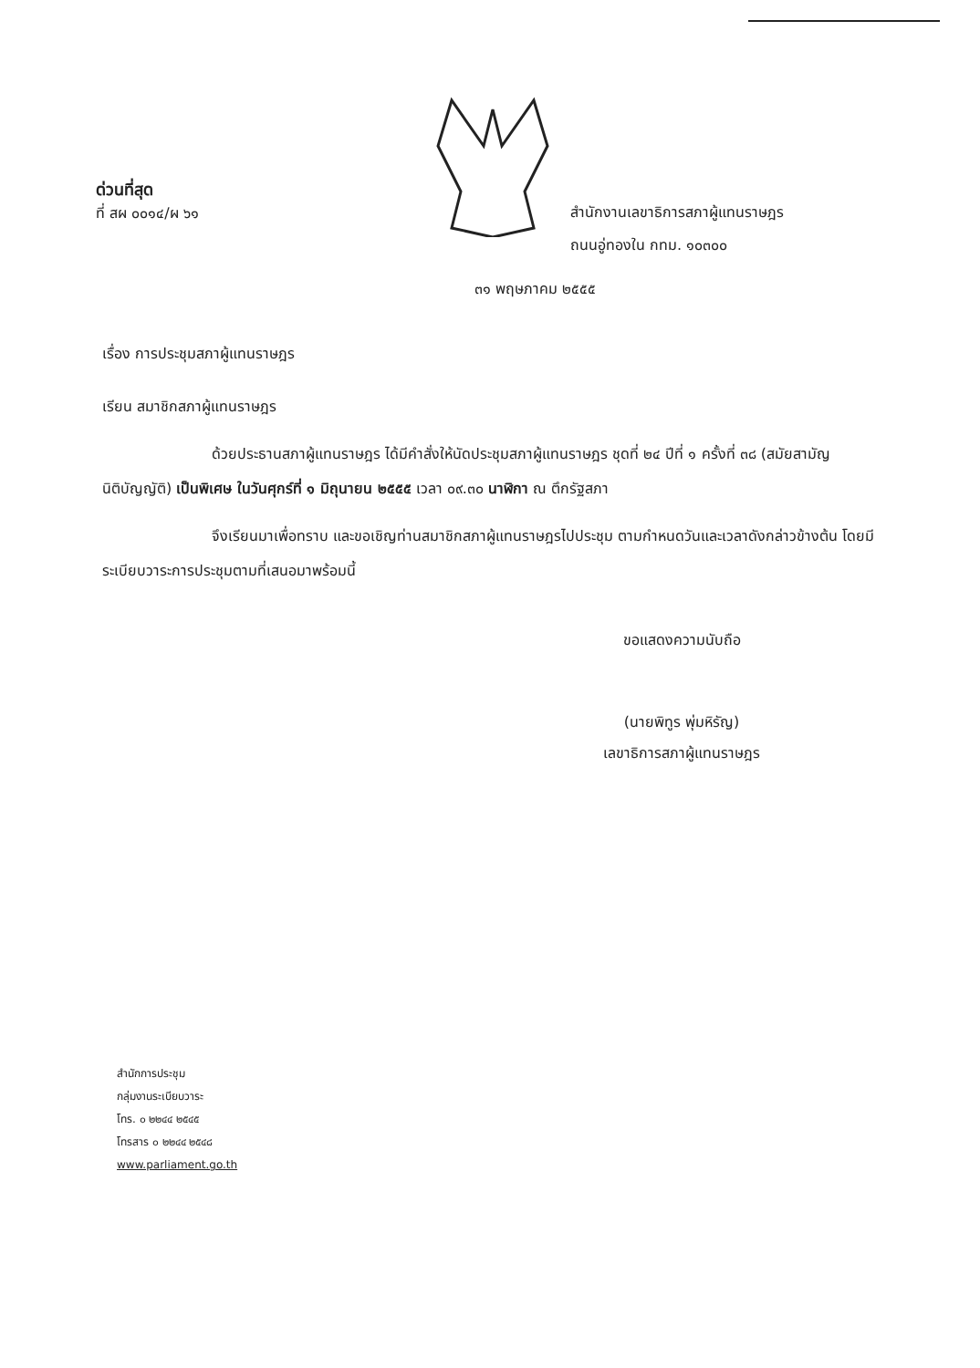ด่วนที่สุด
ที่ สผ ๐๐๑๔/ผ ๖๑
สำนักงานเลขาธิการสภาผู้แทนราษฎร
ถนนอู่ทองใน กทม. ๑๐๓๐๐
๓๑ พฤษภาคม ๒๕๕๕
เรื่อง การประชุมสภาผู้แทนราษฎร
เรียน สมาชิกสภาผู้แทนราษฎร
ด้วยประธานสภาผู้แทนราษฎร ได้มีคำสั่งให้นัดประชุมสภาผู้แทนราษฎร ชุดที่ ๒๔ ปีที่ ๑ ครั้งที่ ๓๘ (สมัยสามัญนิติบัญญัติ) เป็นพิเศษ ในวันศุกร์ที่ ๑ มิถุนายน ๒๕๕๕ เวลา ๐๙.๓๐ นาฬิกา ณ ตึกรัฐสภา
จึงเรียนมาเพื่อทราบ และขอเชิญท่านสมาชิกสภาผู้แทนราษฎรไปประชุม ตามกำหนดวันและเวลาดังกล่าวข้างต้น โดยมีระเบียบวาระการประชุมตามที่เสนอมาพร้อมนี้
ขอแสดงความนับถือ
(นายพิทูร พุ่มหิรัญ)
เลขาธิการสภาผู้แทนราษฎร
สำนักการประชุม
กลุ่มงานระเบียบวาระ
โทร. ๐ ๒๒๔๔ ๒๕๔๕
โทรสาร ๐ ๒๒๔๔ ๒๕๔๘
www.parliament.go.th